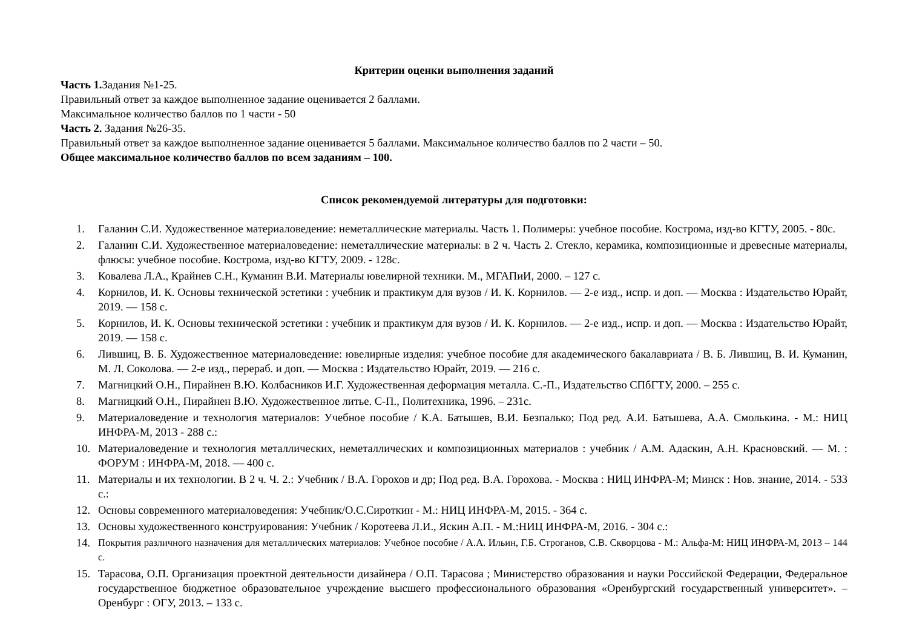Критерии оценки выполнения заданий
Часть 1. Задания №1-25.
Правильный ответ за каждое выполненное задание оценивается 2 баллами.
Максимальное количество баллов по 1 части - 50
Часть 2. Задания №26-35.
Правильный ответ за каждое выполненное задание оценивается 5 баллами. Максимальное количество баллов по 2 части – 50.
Общее максимальное количество баллов по всем заданиям – 100.
Список рекомендуемой литературы для подготовки:
1. Галанин С.И. Художественное материаловедение: неметаллические материалы. Часть 1. Полимеры: учебное пособие. Кострома, изд-во КГТУ, 2005. - 80с.
2. Галанин С.И. Художественное материаловедение: неметаллические материалы: в 2 ч. Часть 2. Стекло, керамика, композиционные и древесные материалы, флюсы: учебное пособие. Кострома, изд-во КГТУ, 2009. - 128с.
3. Ковалева Л.А., Крайнев С.Н., Куманин В.И. Материалы ювелирной техники. М., МГАПиИ, 2000. – 127 с.
4. Корнилов, И. К. Основы технической эстетики : учебник и практикум для вузов / И. К. Корнилов. — 2-е изд., испр. и доп. — Москва : Издательство Юрайт, 2019. — 158 с.
5. Корнилов, И. К. Основы технической эстетики : учебник и практикум для вузов / И. К. Корнилов. — 2-е изд., испр. и доп. — Москва : Издательство Юрайт, 2019. — 158 с.
6. Лившиц, В. Б. Художественное материаловедение: ювелирные изделия: учебное пособие для академического бакалавриата / В. Б. Лившиц, В. И. Куманин, М. Л. Соколова. — 2-е изд., перераб. и доп. — Москва : Издательство Юрайт, 2019. — 216 с.
7. Магницкий О.Н., Пирайнен В.Ю. Колбасников И.Г. Художественная деформация металла. С.-П., Издательство СПбГТУ, 2000. – 255 с.
8. Магницкий О.Н., Пирайнен В.Ю. Художественное литье. С-П., Политехника, 1996. – 231с.
9. Материаловедение и технология материалов: Учебное пособие / К.А. Батышев, В.И. Безпалько; Под ред. А.И. Батышева, А.А. Смолькина. - М.: НИЦ ИНФРА-М, 2013 - 288 с.:
10. Материаловедение и технология металлических, неметаллических и композиционных материалов : учебник / А.М. Адаскин, А.Н. Красновский. — М. : ФОРУМ : ИНФРА-М, 2018. — 400 с.
11. Материалы и их технологии. В 2 ч. Ч. 2.: Учебник / В.А. Горохов и др; Под ред. В.А. Горохова. - Москва : НИЦ ИНФРА-М; Минск : Нов. знание, 2014. - 533 с.:
12. Основы современного материаловедения: Учебник/О.С.Сироткин - М.: НИЦ ИНФРА-М, 2015. - 364 с.
13. Основы художественного конструирования: Учебник / Коротеева Л.И., Яскин А.П. - М.:НИЦ ИНФРА-М, 2016. - 304 с.:
14. Покрытия различного назначения для металлических материалов: Учебное пособие / А.А. Ильин, Г.Б. Строганов, С.В. Скворцова - М.: Альфа-М: НИЦ ИНФРА-М, 2013 – 144 с.
15. Тарасова, О.П. Организация проектной деятельности дизайнера / О.П. Тарасова ; Министерство образования и науки Российской Федерации, Федеральное государственное бюджетное образовательное учреждение высшего профессионального образования «Оренбургский государственный университет». – Оренбург : ОГУ, 2013. – 133 с.